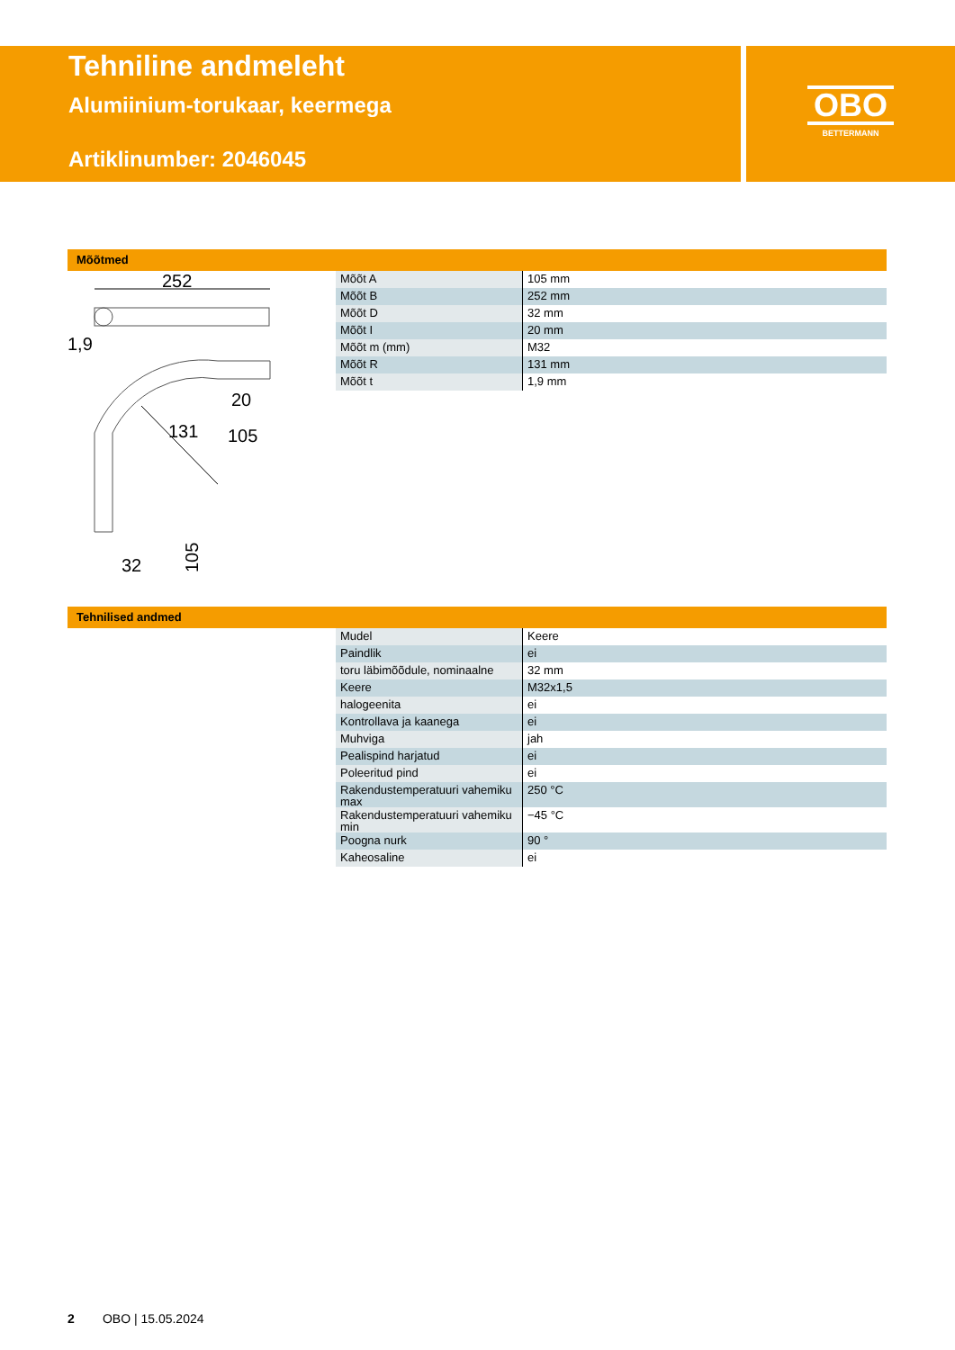Tehniline andmeleht
Alumiinium-torukaar, keermega
Artiklinumber: 2046045
OBO
BETTERMANN
Mõõtmed
252
1,9
131
20
105
105
32
| Mõõt A | 105 mm |
| Mõõt B | 252 mm |
| Mõõt D | 32 mm |
| Mõõt I | 20 mm |
| Mõõt m (mm) | M32 |
| Mõõt R | 131 mm |
| Mõõt t | 1,9 mm |
Tehnilised andmed
| Mudel | Keere |
| Paindlik | ei |
| toru läbimõõdule, nominaalne | 32 mm |
| Keere | M32x1,5 |
| halogeenita | ei |
| Kontrollava ja kaanega | ei |
| Muhviga | jah |
| Pealispind harjatud | ei |
| Poleeritud pind | ei |
| Rakendustemperatuuri vahemiku max | 250 °C |
| Rakendustemperatuuri vahemiku min | −45 °C |
| Poogna nurk | 90 ° |
| Kaheosaline | ei |
2 OBO | 15.05.2024